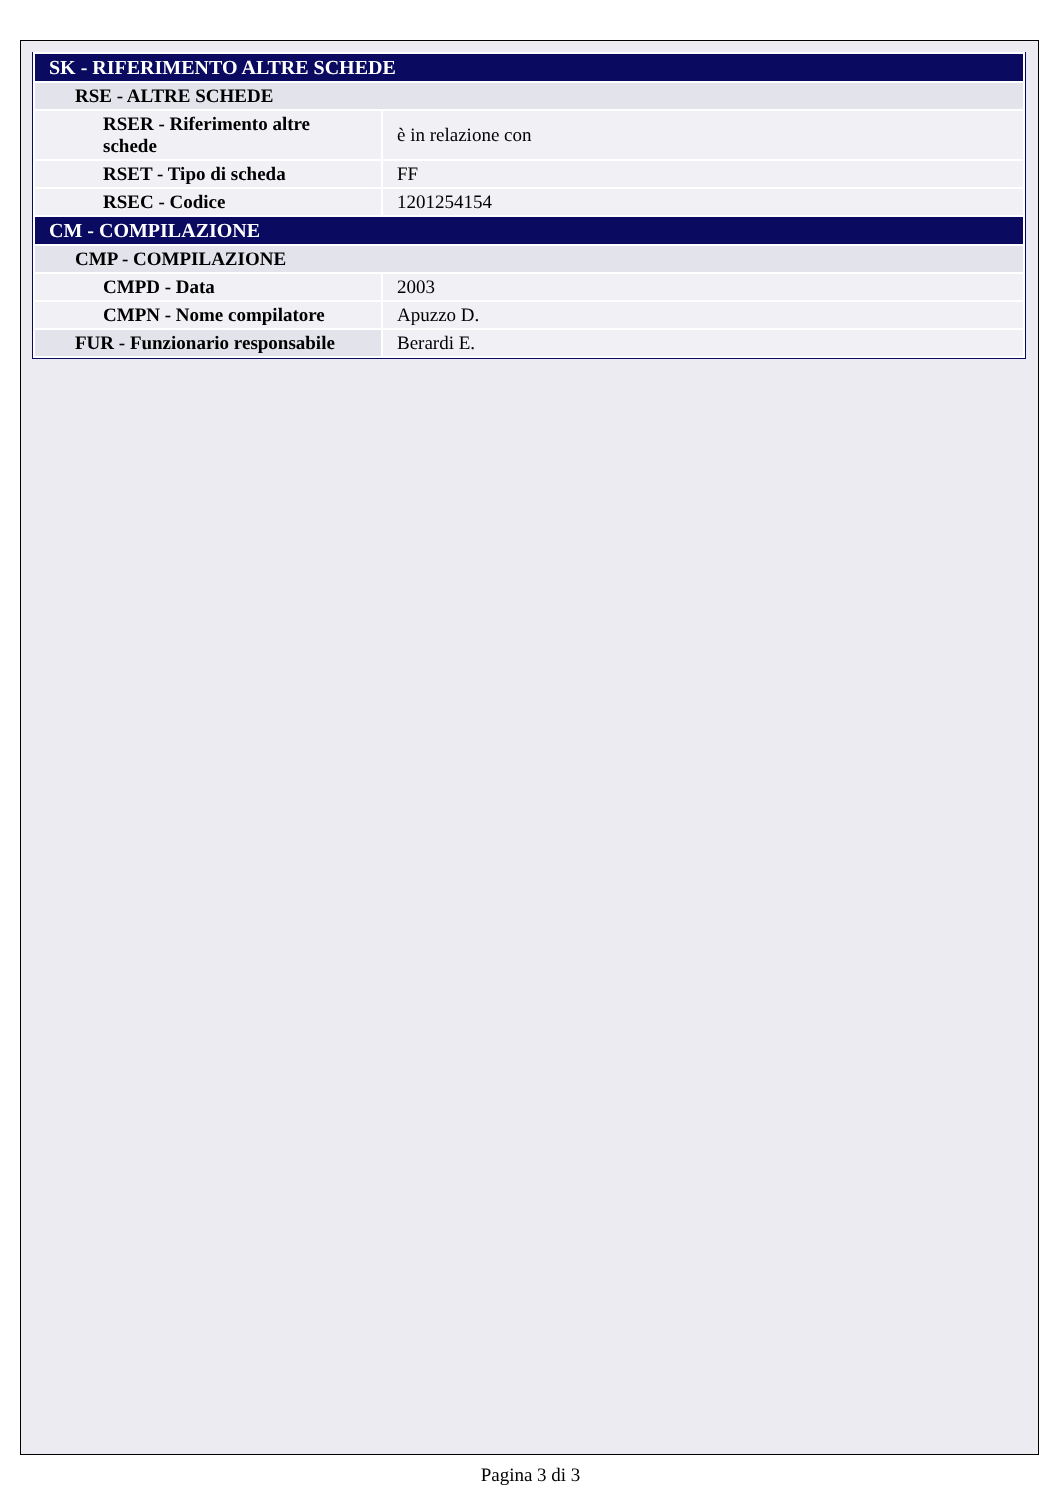| SK - RIFERIMENTO ALTRE SCHEDE | |
| RSE - ALTRE SCHEDE | |
| RSER - Riferimento altre schede | è in relazione con |
| RSET - Tipo di scheda | FF |
| RSEC - Codice | 1201254154 |
| CM - COMPILAZIONE | |
| CMP - COMPILAZIONE | |
| CMPD - Data | 2003 |
| CMPN - Nome compilatore | Apuzzo D. |
| FUR - Funzionario responsabile | Berardi E. |
Pagina 3 di 3